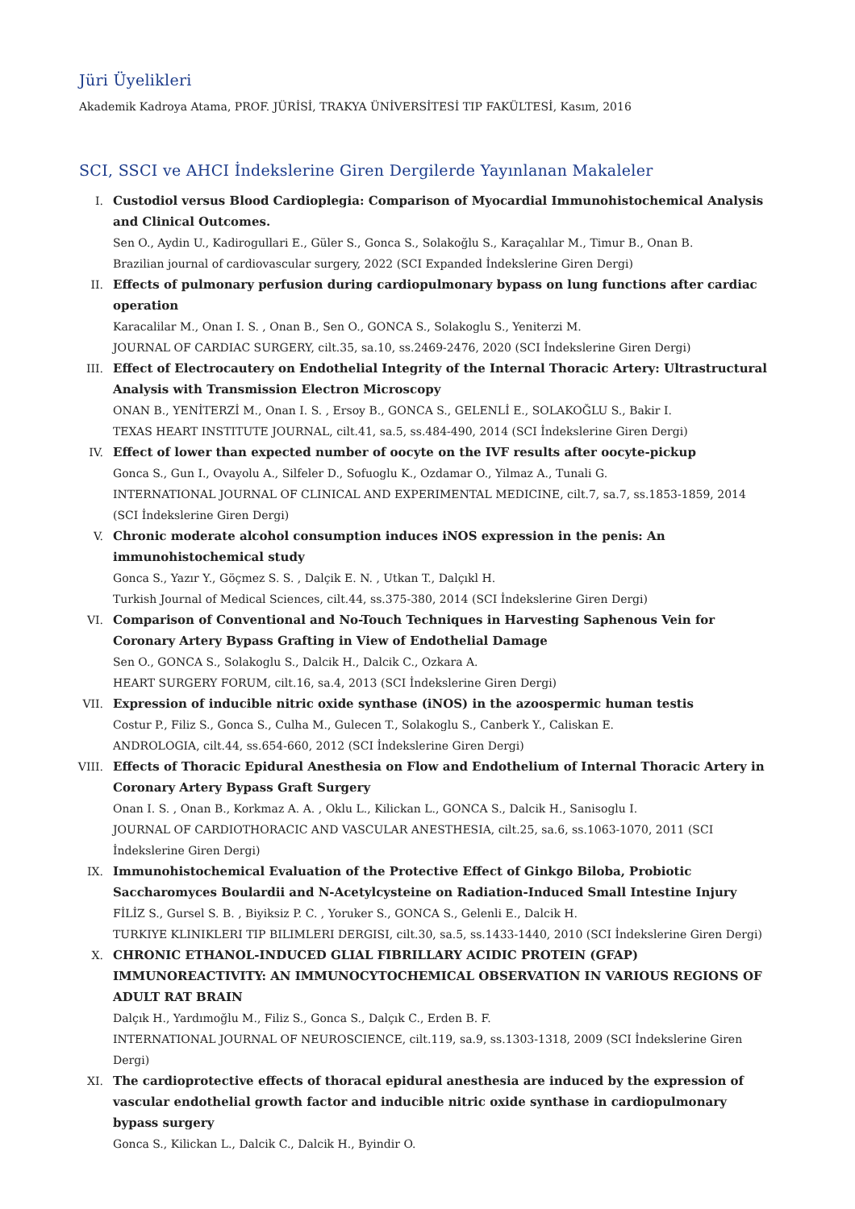Jüri Üyelikleri
Akademik Kadroya Atama, PROF. JÜRİSİ, TRAKYA ÜNİVERSİTESİ TIP FAKÜLTESİ, Kasım, 2016
SCI, SSCI ve AHCI İndekslerine Giren Dergilerde Yayınlanan Makaleler
I. Custodiol versus Blood Cardioplegia: Comparison of Myocardial Immunohistochemical Analysis and Clinical Outcomes.
Sen O., Aydin U., Kadirogullari E., Güler S., Gonca S., Solakoğlu S., Karaçalılar M., Timur B., Onan B.
Brazilian journal of cardiovascular surgery, 2022 (SCI Expanded İndekslerine Giren Dergi)
II. Effects of pulmonary perfusion during cardiopulmonary bypass on lung functions after cardiac operation
Karacalilar M., Onan I. S. , Onan B., Sen O., GONCA S., Solakoglu S., Yeniterzi M.
JOURNAL OF CARDIAC SURGERY, cilt.35, sa.10, ss.2469-2476, 2020 (SCI İndekslerine Giren Dergi)
III. Effect of Electrocautery on Endothelial Integrity of the Internal Thoracic Artery: Ultrastructural Analysis with Transmission Electron Microscopy
ONAN B., YENİTERZİ M., Onan I. S. , Ersoy B., GONCA S., GELENLİ E., SOLAKOĞLU S., Bakir I.
TEXAS HEART INSTITUTE JOURNAL, cilt.41, sa.5, ss.484-490, 2014 (SCI İndekslerine Giren Dergi)
IV. Effect of lower than expected number of oocyte on the IVF results after oocyte-pickup
Gonca S., Gun I., Ovayolu A., Silfeler D., Sofuoglu K., Ozdamar O., Yilmaz A., Tunali G.
INTERNATIONAL JOURNAL OF CLINICAL AND EXPERIMENTAL MEDICINE, cilt.7, sa.7, ss.1853-1859, 2014 (SCI İndekslerine Giren Dergi)
V. Chronic moderate alcohol consumption induces iNOS expression in the penis: An immunohistochemical study
Gonca S., Yazır Y., Göçmez S. S. , Dalçik E. N. , Utkan T., Dalçıkl H.
Turkish Journal of Medical Sciences, cilt.44, ss.375-380, 2014 (SCI İndekslerine Giren Dergi)
VI. Comparison of Conventional and No-Touch Techniques in Harvesting Saphenous Vein for Coronary Artery Bypass Grafting in View of Endothelial Damage
Sen O., GONCA S., Solakoglu S., Dalcik H., Dalcik C., Ozkara A.
HEART SURGERY FORUM, cilt.16, sa.4, 2013 (SCI İndekslerine Giren Dergi)
VII. Expression of inducible nitric oxide synthase (iNOS) in the azoospermic human testis
Costur P., Filiz S., Gonca S., Culha M., Gulecen T., Solakoglu S., Canberk Y., Caliskan E.
ANDROLOGIA, cilt.44, ss.654-660, 2012 (SCI İndekslerine Giren Dergi)
VIII. Effects of Thoracic Epidural Anesthesia on Flow and Endothelium of Internal Thoracic Artery in Coronary Artery Bypass Graft Surgery
Onan I. S. , Onan B., Korkmaz A. A. , Oklu L., Kilickan L., GONCA S., Dalcik H., Sanisoglu I.
JOURNAL OF CARDIOTHORACIC AND VASCULAR ANESTHESIA, cilt.25, sa.6, ss.1063-1070, 2011 (SCI İndekslerine Giren Dergi)
IX. Immunohistochemical Evaluation of the Protective Effect of Ginkgo Biloba, Probiotic Saccharomyces Boulardii and N-Acetylcysteine on Radiation-Induced Small Intestine Injury
FİLİZ S., Gursel S. B. , Biyiksiz P. C. , Yoruker S., GONCA S., Gelenli E., Dalcik H.
TURKIYE KLINIKLERI TIP BILIMLERI DERGISI, cilt.30, sa.5, ss.1433-1440, 2010 (SCI İndekslerine Giren Dergi)
X. CHRONIC ETHANOL-INDUCED GLIAL FIBRILLARY ACIDIC PROTEIN (GFAP) IMMUNOREACTIVITY: AN IMMUNOCYTOCHEMICAL OBSERVATION IN VARIOUS REGIONS OF ADULT RAT BRAIN
Dalçık H., Yardımoğlu M., Filiz S., Gonca S., Dalçık C., Erden B. F.
INTERNATIONAL JOURNAL OF NEUROSCIENCE, cilt.119, sa.9, ss.1303-1318, 2009 (SCI İndekslerine Giren Dergi)
XI. The cardioprotective effects of thoracal epidural anesthesia are induced by the expression of vascular endothelial growth factor and inducible nitric oxide synthase in cardiopulmonary bypass surgery
Gonca S., Kilickan L., Dalcik C., Dalcik H., Byindir O.